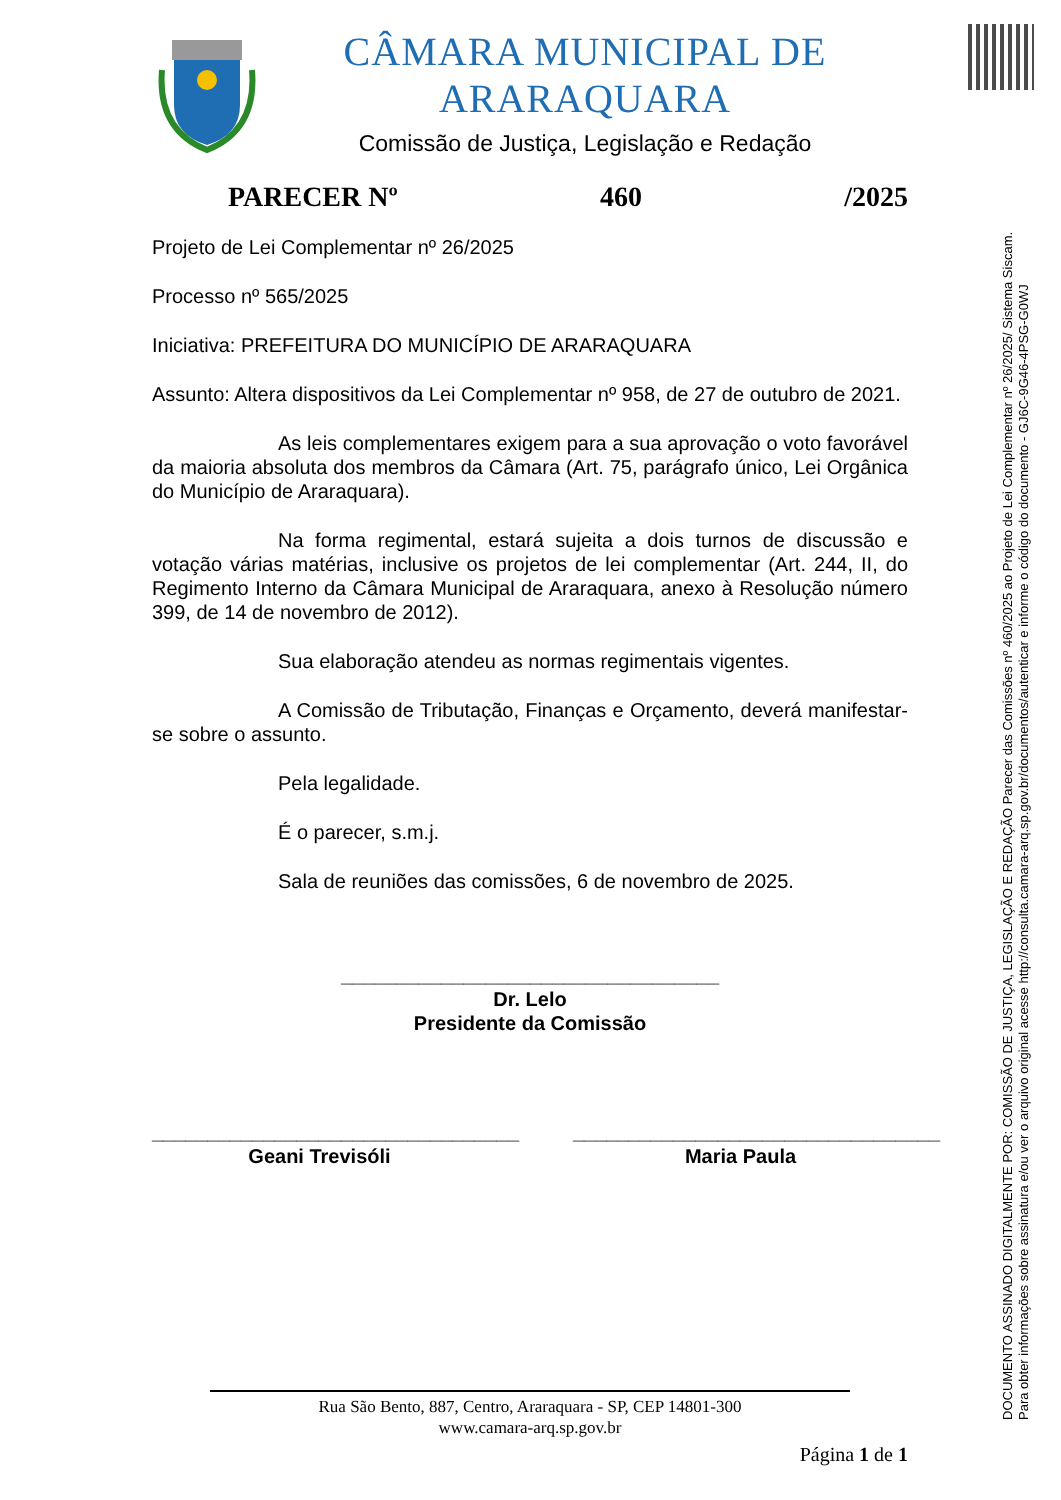CÂMARA MUNICIPAL DE ARARAQUARA
Comissão de Justiça, Legislação e Redação
PARECER Nº 460 /2025
Projeto de Lei Complementar nº 26/2025
Processo nº 565/2025
Iniciativa: PREFEITURA DO MUNICÍPIO DE ARARAQUARA
Assunto: Altera dispositivos da Lei Complementar nº 958, de 27 de outubro de 2021.
As leis complementares exigem para a sua aprovação o voto favorável da maioria absoluta dos membros da Câmara (Art. 75, parágrafo único, Lei Orgânica do Município de Araraquara).
Na forma regimental, estará sujeita a dois turnos de discussão e votação várias matérias, inclusive os projetos de lei complementar (Art. 244, II, do Regimento Interno da Câmara Municipal de Araraquara, anexo à Resolução número 399, de 14 de novembro de 2012).
Sua elaboração atendeu as normas regimentais vigentes.
A Comissão de Tributação, Finanças e Orçamento, deverá manifestar-se sobre o assunto.
Pela legalidade.
É o parecer, s.m.j.
Sala de reuniões das comissões, 6 de novembro de 2025.
__________________________________
Dr. Lelo
Presidente da Comissão
_________________________________
Geani Trevisóli
_________________________________
Maria Paula
Rua São Bento, 887, Centro, Araraquara - SP, CEP 14801-300
www.camara-arq.sp.gov.br
Página 1 de 1
DOCUMENTO ASSINADO DIGITALMENTE POR: COMISSÃO DE JUSTIÇA, LEGISLAÇÃO E REDAÇÃO Parecer das Comissões nº 460/2025 ao Projeto de Lei Complementar nº 26/2025/ Sistema Siscam.
Para obter informações sobre assinatura e/ou ver o arquivo original acesse http://consulta.camara-arq.sp.gov.br/documentos/autenticar e informe o código do documento - GJ6C-9G46-4PSG-G0WJ